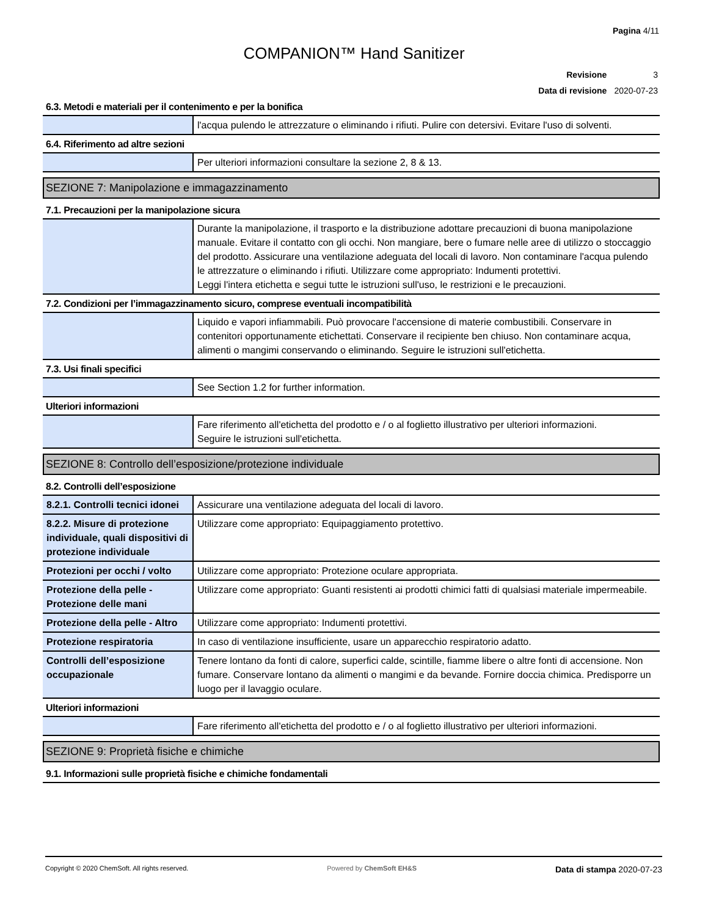Pagina 4/11
COMPANION™ Hand Sanitizer
| Revisione | 3 |
| Data di revisione | 2020-07-23 |
6.3. Metodi e materiali per il contenimento e per la bonifica
| | l'acqua pulendo le attrezzature o eliminando i rifiuti. Pulire con detersivi. Evitare l'uso di solventi. |
6.4. Riferimento ad altre sezioni
| | Per ulteriori informazioni consultare la sezione 2, 8 & 13. |
SEZIONE 7: Manipolazione e immagazzinamento
7.1. Precauzioni per la manipolazione sicura
| | Durante la manipolazione, il trasporto e la distribuzione adottare precauzioni di buona manipolazione manuale. Evitare il contatto con gli occhi. Non mangiare, bere o fumare nelle aree di utilizzo o stoccaggio del prodotto. Assicurare una ventilazione adeguata del locali di lavoro. Non contaminare l'acqua pulendo le attrezzature o eliminando i rifiuti. Utilizzare come appropriato: Indumenti protettivi. Leggi l'intera etichetta e segui tutte le istruzioni sull'uso, le restrizioni e le precauzioni. |
7.2. Condizioni per l’immagazzinamento sicuro, comprese eventuali incompatibilità
| | Liquido e vapori infiammabili. Può provocare l'accensione di materie combustibili. Conservare in contenitori opportunamente etichettati. Conservare il recipiente ben chiuso. Non contaminare acqua, alimenti o mangimi conservando o eliminando. Seguire le istruzioni sull'etichetta. |
7.3. Usi finali specifici
| | See Section 1.2 for further information. |
Ulteriori informazioni
| | Fare riferimento all'etichetta del prodotto e / o al foglietto illustrativo per ulteriori informazioni. Seguire le istruzioni sull'etichetta. |
SEZIONE 8: Controllo dell’esposizione/protezione individuale
8.2. Controlli dell’esposizione
| 8.2.1. Controlli tecnici idonei | Assicurare una ventilazione adeguata del locali di lavoro. |
| 8.2.2. Misure di protezione individuale, quali dispositivi di protezione individuale | Utilizzare come appropriato: Equipaggiamento protettivo. |
| Protezioni per occhi / volto | Utilizzare come appropriato: Protezione oculare appropriata. |
| Protezione della pelle - Protezione delle mani | Utilizzare come appropriato: Guanti resistenti ai prodotti chimici fatti di qualsiasi materiale impermeabile. |
| Protezione della pelle - Altro | Utilizzare come appropriato: Indumenti protettivi. |
| Protezione respiratoria | In caso di ventilazione insufficiente, usare un apparecchio respiratorio adatto. |
| Controlli dell’esposizione occupazionale | Tenere lontano da fonti di calore, superfici calde, scintille, fiamme libere o altre fonti di accensione. Non fumare. Conservare lontano da alimenti o mangimi e da bevande. Fornire doccia chimica. Predisporre un luogo per il lavaggio oculare. |
Ulteriori informazioni
| | Fare riferimento all'etichetta del prodotto e / o al foglietto illustrativo per ulteriori informazioni. |
SEZIONE 9: Proprietà fisiche e chimiche
9.1. Informazioni sulle proprietà fisiche e chimiche fondamentali
Copyright © 2020 ChemSoft. All rights reserved. Powered by ChemSoft EH&S Data di stampa 2020-07-23